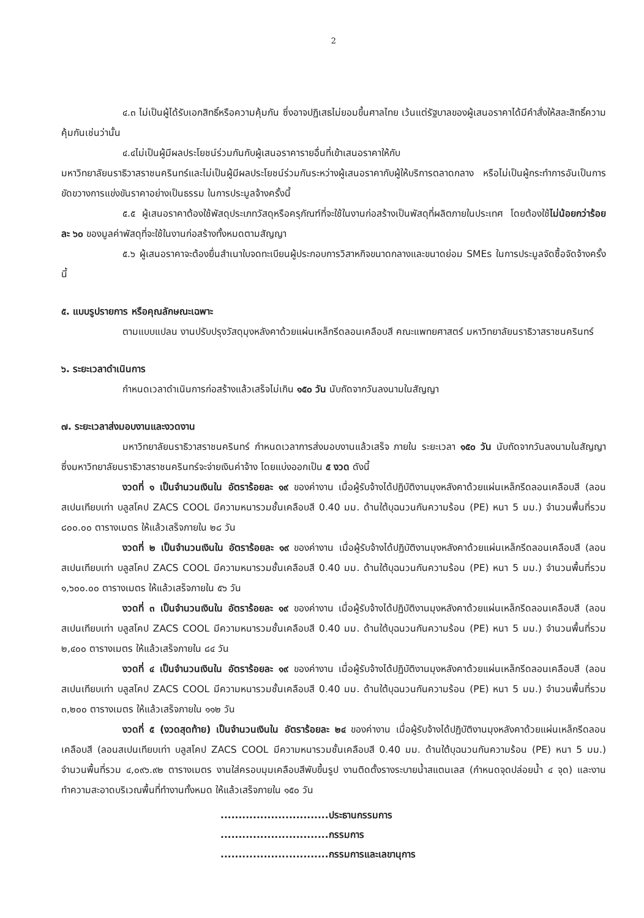2
๔.๓ ไม่เป็นผู้ได้รับเอกสิทธิ์หรือความคุ้มกัน ซึ่งอาจปฏิเสธไม่ยอมขึ้นศาลไทย เว้นแต่รัฐบาลของผู้เสนอราคาได้มีคำสั่งให้สละสิทธิ์ความคุ้มกันเช่นว่านั้น
๔.๔ไม่เป็นผู้มีผลประโยชน์ร่วมกันกับผู้เสนอราคารายอื่นที่เข้าเสนอราคาให้กับ
มหาวิทยาลัยนราธิวาสราชนครินทร์และไม่เป็นผู้มีผลประโยชน์ร่วมกันระหว่างผู้เสนอราคากับผู้ให้บริการตลาดกลาง หรือไม่เป็นผู้กระทำการอันเป็นการขัดขวางการแข่งขันราคาอย่างเป็นธรรม ในการประมูลจ้างครั้งนี้
๕.๕ ผู้เสนอราคาต้องใช้พัสดุประเภทวัสดุหรือครุภัณฑ์ที่จะใช้ในงานก่อสร้างเป็นพัสดุที่ผลิตภายในประเทศ โดยต้องใช้ไม่น้อยกว่าร้อยละ ๖๐ ของมูลค่าพัสดุที่จะใช้ในงานก่อสร้างทั้งหมดตามสัญญา
๕.๖ ผู้เสนอราคาจะต้องยื่นสำเนาใบจดทะเบียนผู้ประกอบการวิสาหกิจขนาดกลางและขนาดย่อม SMEs ในการประมูลจัดซื้อจัดจ้างครั้งนี้
๕. แบบรูปรายการ หรือคุณลักษณะเฉพาะ
ตามแบบแปลน งานปรับปรุงวัสดุมุงหลังคาด้วยแผ่นเหล็กรีดลอนเคลือบสี คณะแพทยศาสตร์ มหาวิทยาลัยนราธิวาสราชนครินทร์
๖. ระยะเวลาดำเนินการ
กำหนดเวลาดำเนินการก่อสร้างแล้วเสร็จไม่เกิน ๑๕๐ วัน นับถัดจากวันลงนามในสัญญา
๗. ระยะเวลาส่งมอบงานและงวดงาน
มหาวิทยาลัยนราธิวาสราชนครินทร์ กำหนดเวลาการส่งมอบงานแล้วเสร็จ ภายใน ระยะเวลา ๑๕๐ วัน นับถัดจากวันลงนามในสัญญา ซึ่งมหาวิทยาลัยนราธิวาสราชนครินทร์จะจ่ายเงินค่าจ้าง โดยแบ่งออกเป็น ๕ งวด ดังนี้
งวดที่ ๑ เป็นจำนวนเงินใน อัตราร้อยละ ๑๙ ของค่างาน เมื่อผู้รับจ้างได้ปฏิบัติงานมุงหลังคาด้วยแผ่นเหล็กรีดลอนเคลือบสี (ลอนสเปนเทียบเท่า บลูสโคป ZACS COOL มีความหนารวมชั้นเคลือบสี 0.40 มม. ด้านใต้บุฉนวนกันความร้อน (PE) หนา 5 มม.) จำนวนพื้นที่รวม ๘๐๐.๐๐ ตารางเมตร ให้แล้วเสร็จภายใน ๒๘ วัน
งวดที่ ๒ เป็นจำนวนเงินใน อัตราร้อยละ ๑๙ ของค่างาน เมื่อผู้รับจ้างได้ปฏิบัติงานมุงหลังคาด้วยแผ่นเหล็กรีดลอนเคลือบสี (ลอนสเปนเทียบเท่า บลูสโคป ZACS COOL มีความหนารวมชั้นเคลือบสี 0.40 มม. ด้านใต้บุฉนวนกันความร้อน (PE) หนา 5 มม.) จำนวนพื้นที่รวม ๑,๖๐๐.๐๐ ตารางเมตร ให้แล้วเสร็จภายใน ๕๖ วัน
งวดที่ ๓ เป็นจำนวนเงินใน อัตราร้อยละ ๑๙ ของค่างาน เมื่อผู้รับจ้างได้ปฏิบัติงานมุงหลังคาด้วยแผ่นเหล็กรีดลอนเคลือบสี (ลอนสเปนเทียบเท่า บลูสโคป ZACS COOL มีความหนารวมชั้นเคลือบสี 0.40 มม. ด้านใต้บุฉนวนกันความร้อน (PE) หนา 5 มม.) จำนวนพื้นที่รวม ๒,๔๐๐ ตารางเมตร ให้แล้วเสร็จภายใน ๘๔ วัน
งวดที่ ๔ เป็นจำนวนเงินใน อัตราร้อยละ ๑๙ ของค่างาน เมื่อผู้รับจ้างได้ปฏิบัติงานมุงหลังคาด้วยแผ่นเหล็กรีดลอนเคลือบสี (ลอนสเปนเทียบเท่า บลูสโคป ZACS COOL มีความหนารวมชั้นเคลือบสี 0.40 มม. ด้านใต้บุฉนวนกันความร้อน (PE) หนา 5 มม.) จำนวนพื้นที่รวม ๓,๒๐๐ ตารางเมตร ให้แล้วเสร็จภายใน ๑๑๒ วัน
งวดที่ ๕ (งวดสุดท้าย) เป็นจำนวนเงินใน อัตราร้อยละ ๒๔ ของค่างาน เมื่อผู้รับจ้างได้ปฏิบัติงานมุงหลังคาด้วยแผ่นเหล็กรีดลอนเคลือบสี (ลอนสเปนเทียบเท่า บลูสโคป ZACS COOL มีความหนารวมชั้นเคลือบสี 0.40 มม. ด้านใต้บุฉนวนกันความร้อน (PE) หนา 5 มม.) จำนวนพื้นที่รวม ๔,๐๙๖.๙๒ ตารางเมตร งานใส่ครอบมุมเคลือบสีพับขึ้นรูป งานติดตั้งรางระบายน้ำสแตนเลส (กำหนดจุดปล่อยน้ำ ๔ จุด) และงานทำความสะอาดบริเวณพื้นที่ทำงานทั้งหมด ให้แล้วเสร็จภายใน ๑๕๐ วัน
..............................ประธานกรรมการ
..............................กรรมการ
..............................กรรมการและเลขานุการ